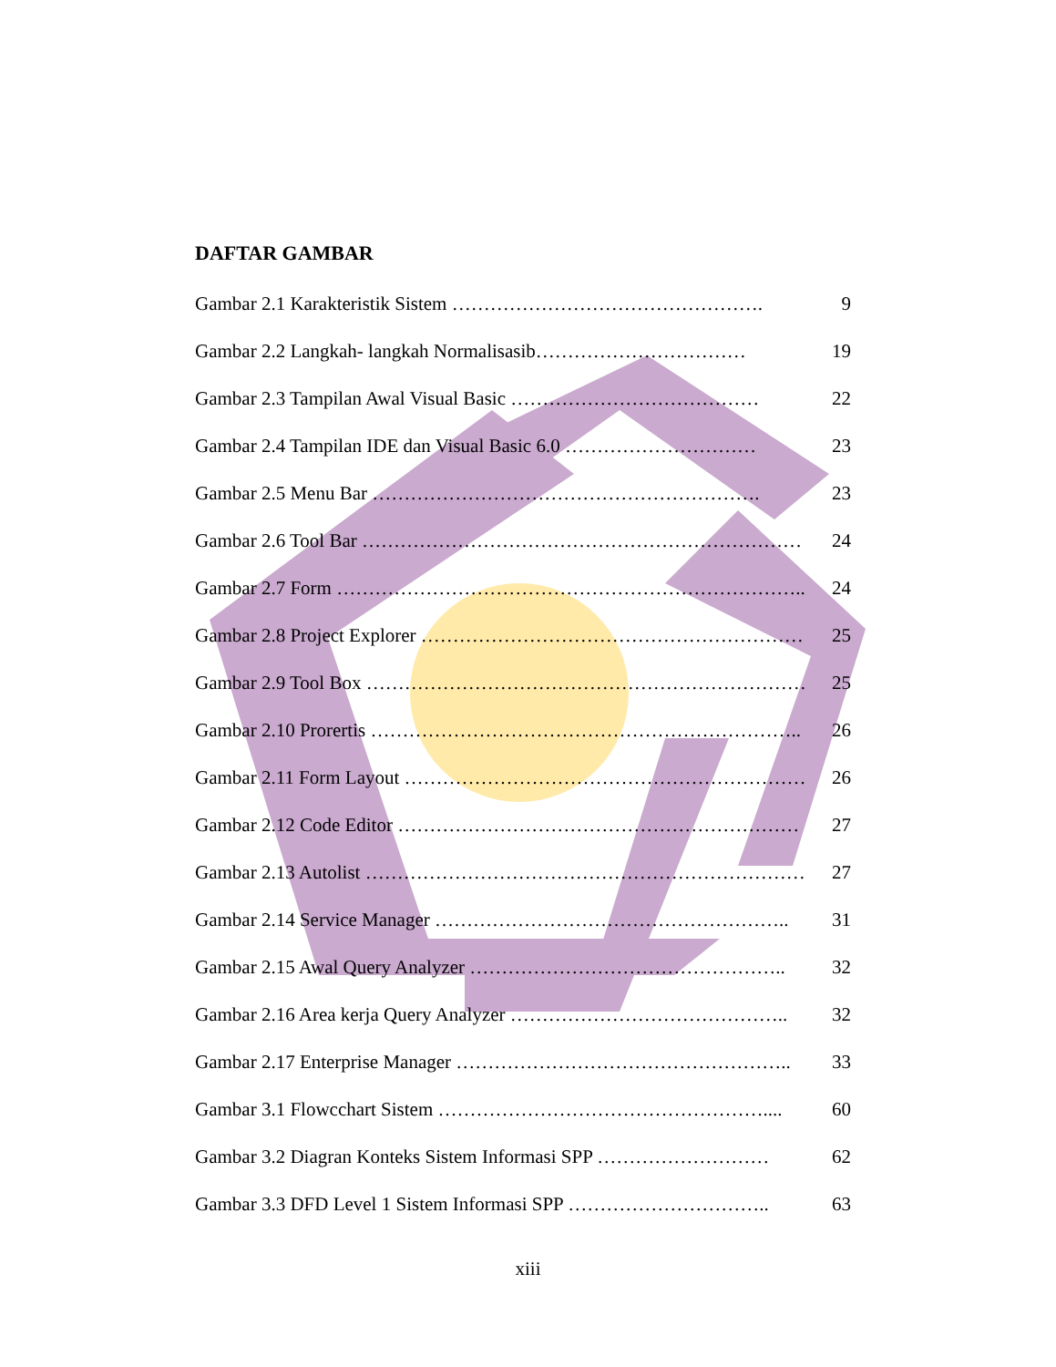DAFTAR GAMBAR
Gambar 2.1 Karakteristik Sistem …………………………………………. 9
Gambar 2.2 Langkah- langkah Normalisasib…………………………… 19
Gambar 2.3 Tampilan Awal Visual Basic ………………………………… 22
Gambar 2.4 Tampilan IDE dan Visual Basic 6.0 ………………………… 23
Gambar 2.5 Menu Bar ……………………………………………………. 23
Gambar 2.6 Tool Bar …………………………………………………………… 24
Gambar 2.7 Form ……………………………………………………………….. 24
Gambar 2.8 Project Explorer …………………………………………………… 25
Gambar 2.9 Tool Box …………………………………………………………… 25
Gambar 2.10 Prorertis ………………………………………………………….. 26
Gambar 2.11 Form Layout ……………………………………………………… 26
Gambar 2.12 Code Editor ……………………………………………………… 27
Gambar 2.13 Autolist …………………………………………………………… 27
Gambar 2.14 Service Manager ……………………………………………….. 31
Gambar 2.15 Awal Query Analyzer ………………………………………….. 32
Gambar 2.16 Area kerja Query Analyzer …………………………………….. 32
Gambar 2.17 Enterprise Manager …………………………………………….. 33
Gambar 3.1 Flowcchart Sistem …………………………………………….... 60
Gambar 3.2 Diagran Konteks Sistem Informasi SPP ……………………… 62
Gambar 3.3 DFD Level 1 Sistem Informasi SPP ………………………….. 63
xiii